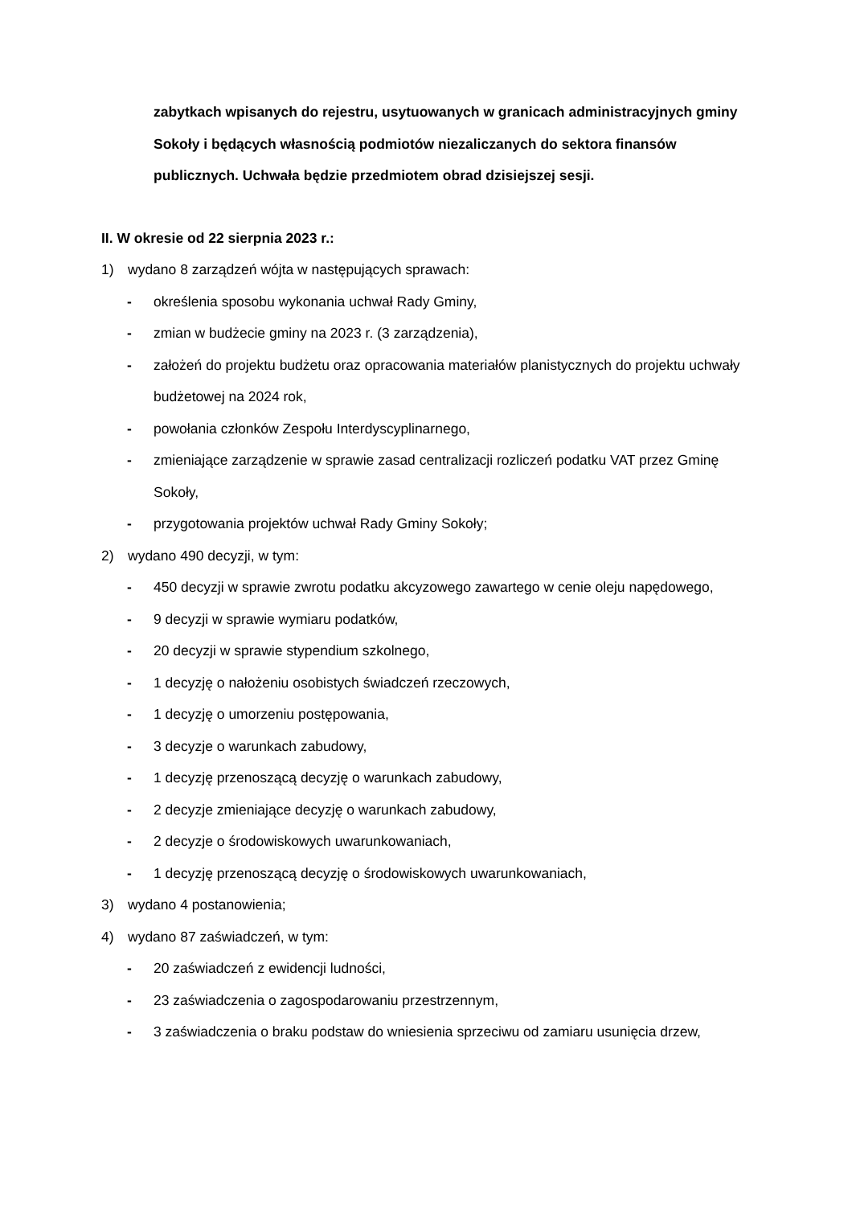zabytkach wpisanych do rejestru, usytuowanych w granicach administracyjnych gminy Sokoły i będących własnością podmiotów niezaliczanych do sektora finansów publicznych. Uchwała będzie przedmiotem obrad dzisiejszej sesji.
II. W okresie od 22 sierpnia 2023 r.:
1) wydano 8 zarządzeń wójta w następujących sprawach:
- określenia sposobu wykonania uchwał Rady Gminy,
- zmian w budżecie gminy na 2023 r. (3 zarządzenia),
- założeń do projektu budżetu oraz opracowania materiałów planistycznych do projektu uchwały budżetowej na 2024 rok,
- powołania członków Zespołu Interdyscyplinarnego,
- zmieniające zarządzenie w sprawie zasad centralizacji rozliczeń podatku VAT przez Gminę Sokoły,
- przygotowania projektów uchwał Rady Gminy Sokoły;
2) wydano 490 decyzji, w tym:
- 450 decyzji w sprawie zwrotu podatku akcyzowego zawartego w cenie oleju napędowego,
- 9 decyzji w sprawie wymiaru podatków,
- 20 decyzji w sprawie stypendium szkolnego,
- 1 decyzję o nałożeniu osobistych świadczeń rzeczowych,
- 1 decyzję o umorzeniu postępowania,
- 3 decyzje o warunkach zabudowy,
- 1 decyzję przenoszącą decyzję o warunkach zabudowy,
- 2 decyzje zmieniające decyzję o warunkach zabudowy,
- 2 decyzje o środowiskowych uwarunkowaniach,
- 1 decyzję przenoszącą decyzję o środowiskowych uwarunkowaniach,
3) wydano 4 postanowienia;
4) wydano 87 zaświadczeń, w tym:
- 20 zaświadczeń z ewidencji ludności,
- 23 zaświadczenia o zagospodarowaniu przestrzennym,
- 3 zaświadczenia o braku podstaw do wniesienia sprzeciwu od zamiaru usunięcia drzew,